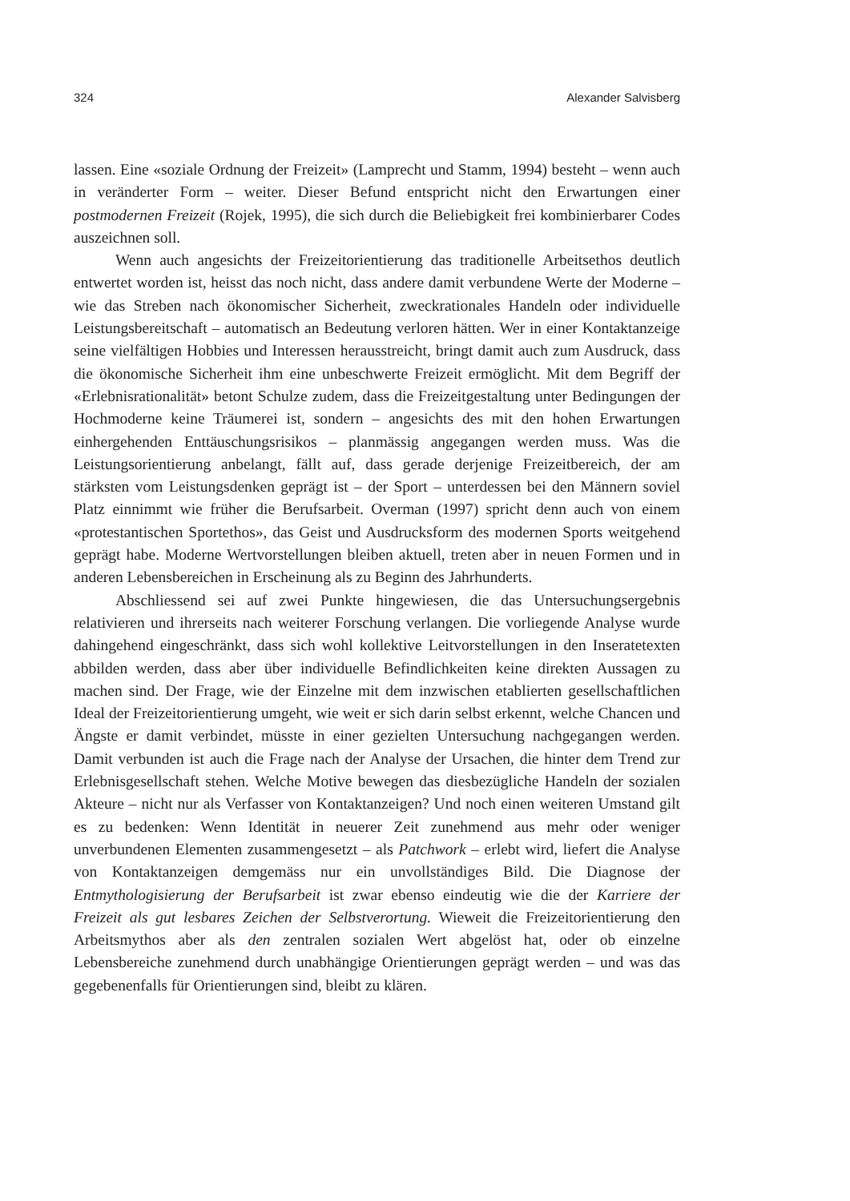324 Alexander Salvisberg
lassen. Eine «soziale Ordnung der Freizeit» (Lamprecht und Stamm, 1994) besteht – wenn auch in veränderter Form – weiter. Dieser Befund entspricht nicht den Erwartungen einer postmodernen Freizeit (Rojek, 1995), die sich durch die Beliebigkeit frei kombinierbarer Codes auszeichnen soll.
Wenn auch angesichts der Freizeitorientierung das traditionelle Arbeitsethos deutlich entwertet worden ist, heisst das noch nicht, dass andere damit verbundene Werte der Moderne – wie das Streben nach ökonomischer Sicherheit, zweckrationales Handeln oder individuelle Leistungsbereitschaft – automatisch an Bedeutung verloren hätten. Wer in einer Kontaktanzeige seine vielfältigen Hobbies und Interessen herausstreicht, bringt damit auch zum Ausdruck, dass die ökonomische Sicherheit ihm eine unbeschwerte Freizeit ermöglicht. Mit dem Begriff der «Erlebnisrationalität» betont Schulze zudem, dass die Freizeitgestaltung unter Bedingungen der Hochmoderne keine Träumerei ist, sondern – angesichts des mit den hohen Erwartungen einhergehenden Enttäuschungsrisikos – planmässig angegangen werden muss. Was die Leistungsorientierung anbelangt, fällt auf, dass gerade derjenige Freizeitbereich, der am stärksten vom Leistungsdenken geprägt ist – der Sport – unterdessen bei den Männern soviel Platz einnimmt wie früher die Berufsarbeit. Overman (1997) spricht denn auch von einem «protestantischen Sportethos», das Geist und Ausdrucksform des modernen Sports weitgehend geprägt habe. Moderne Wertvorstellungen bleiben aktuell, treten aber in neuen Formen und in anderen Lebensbereichen in Erscheinung als zu Beginn des Jahrhunderts.
Abschliessend sei auf zwei Punkte hingewiesen, die das Untersuchungsergebnis relativieren und ihrerseits nach weiterer Forschung verlangen. Die vorliegende Analyse wurde dahingehend eingeschränkt, dass sich wohl kollektive Leitvorstellungen in den Inseratetexten abbilden werden, dass aber über individuelle Befindlichkeiten keine direkten Aussagen zu machen sind. Der Frage, wie der Einzelne mit dem inzwischen etablierten gesellschaftlichen Ideal der Freizeitorientierung umgeht, wie weit er sich darin selbst erkennt, welche Chancen und Ängste er damit verbindet, müsste in einer gezielten Untersuchung nachgegangen werden. Damit verbunden ist auch die Frage nach der Analyse der Ursachen, die hinter dem Trend zur Erlebnisgesellschaft stehen. Welche Motive bewegen das diesbezügliche Handeln der sozialen Akteure – nicht nur als Verfasser von Kontaktanzeigen? Und noch einen weiteren Umstand gilt es zu bedenken: Wenn Identität in neuerer Zeit zunehmend aus mehr oder weniger unverbundenen Elementen zusammengesetzt – als Patchwork – erlebt wird, liefert die Analyse von Kontaktanzeigen demgemäss nur ein unvollständiges Bild. Die Diagnose der Entmythologisierung der Berufsarbeit ist zwar ebenso eindeutig wie die der Karriere der Freizeit als gut lesbares Zeichen der Selbstverortung. Wieweit die Freizeitorientierung den Arbeitsmythos aber als den zentralen sozialen Wert abgelöst hat, oder ob einzelne Lebensbereiche zunehmend durch unabhängige Orientierungen geprägt werden – und was das gegebenenfalls für Orientierungen sind, bleibt zu klären.